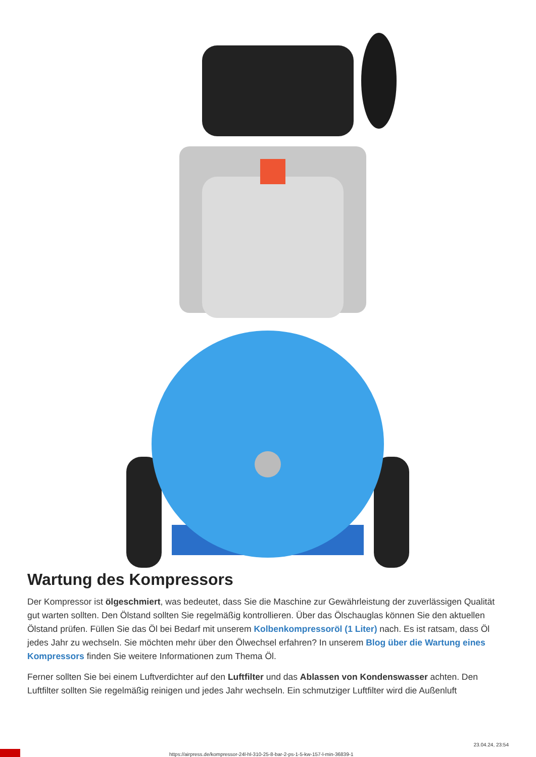Wartung des Kompressors
Der Kompressor ist ölgeschmiert, was bedeutet, dass Sie die Maschine zur Gewährleistung der zuverlässigen Qualität gut warten sollten. Den Ölstand sollten Sie regelmäßig kontrollieren. Über das Ölschauglas können Sie den aktuellen Ölstand prüfen. Füllen Sie das Öl bei Bedarf mit unserem Kolbenkompressoröl (1 Liter) nach. Es ist ratsam, dass Öl jedes Jahr zu wechseln. Sie möchten mehr über den Ölwechsel erfahren? In unserem Blog über die Wartung eines Kompressors finden Sie weitere Informationen zum Thema Öl.
Ferner sollten Sie bei einem Luftverdichter auf den Luftfilter und das Ablassen von Kondenswasser achten. Den Luftfilter sollten Sie regelmäßig reinigen und jedes Jahr wechseln. Ein schmutziger Luftfilter wird die Außenluft
https://airpress.de/kompressor-24l-hl-310-25-8-bar-2-ps-1-5-kw-157-l-min-36839-1
23.04.24, 23:54